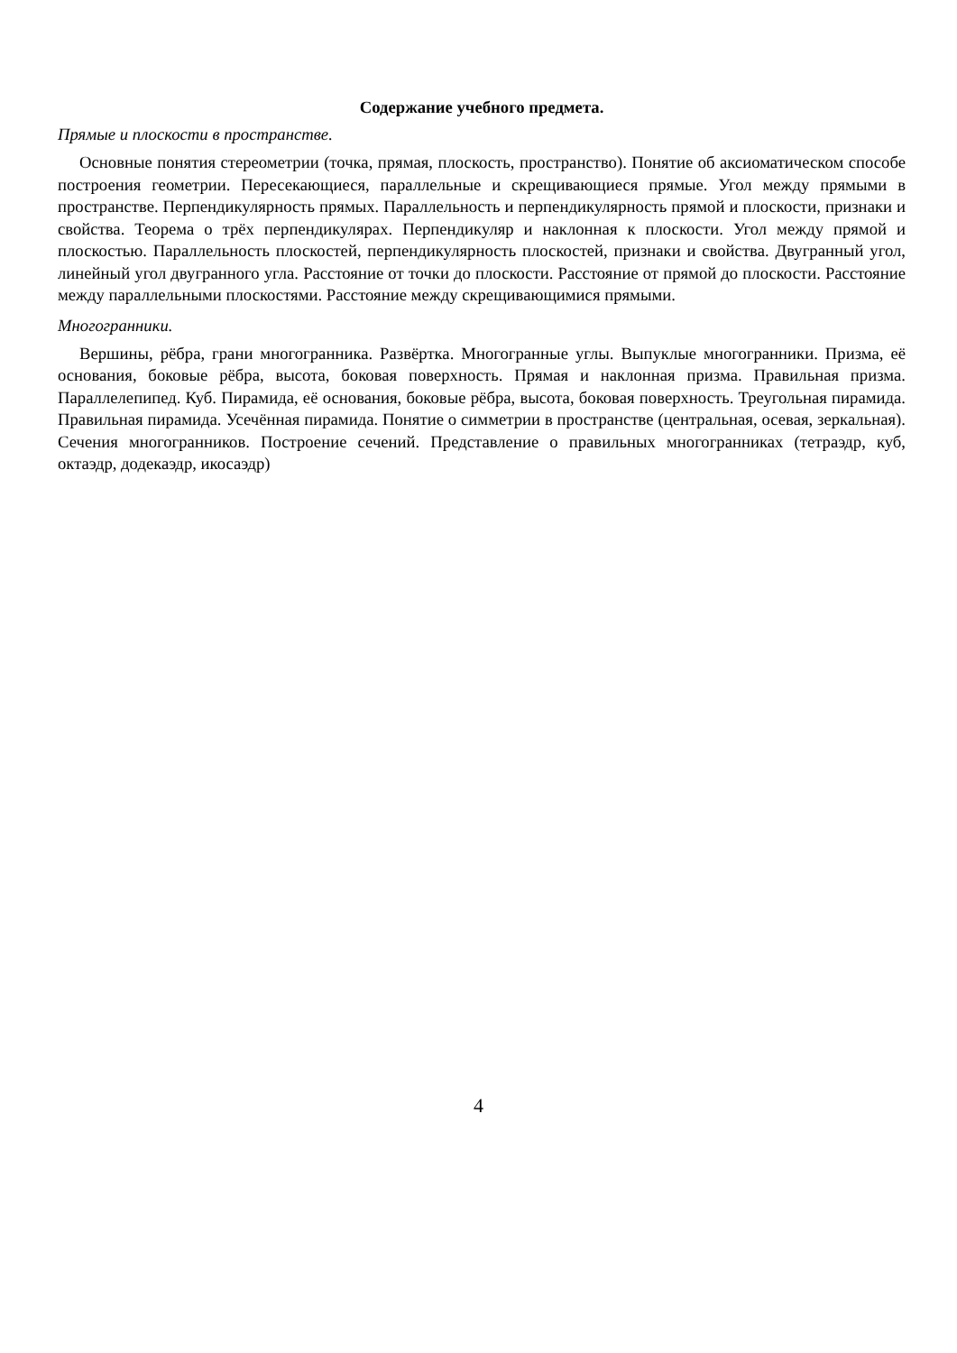Содержание учебного предмета.
Прямые и плоскости в пространстве.
Основные понятия стереометрии (точка, прямая, плоскость, пространство). Понятие об аксиоматическом способе построения геометрии. Пересекающиеся, параллельные и скрещивающиеся прямые. Угол между прямыми в пространстве. Перпендикулярность прямых. Параллельность и перпендикулярность прямой и плоскости, признаки и свойства. Теорема о трёх перпендикулярах. Перпендикуляр и наклонная к плоскости. Угол между прямой и плоскостью. Параллельность плоскостей, перпендикулярность плоскостей, признаки и свойства. Двугранный угол, линейный угол двугранного угла. Расстояние от точки до плоскости. Расстояние от прямой до плоскости. Расстояние между параллельными плоскостями. Расстояние между скрещивающимися прямыми.
Многогранники.
Вершины, рёбра, грани многогранника. Развёртка. Многогранные углы. Выпуклые многогранники. Призма, её основания, боковые рёбра, высота, боковая поверхность. Прямая и наклонная призма. Правильная призма. Параллелепипед. Куб. Пирамида, её основания, боковые рёбра, высота, боковая поверхность. Треугольная пирамида. Правильная пирамида. Усечённая пирамида. Понятие о симметрии в пространстве (центральная, осевая, зеркальная). Сечения многогранников. Построение сечений. Представление о правильных многогранниках (тетраэдр, куб, октаэдр, додекаэдр, икосаэдр)
4